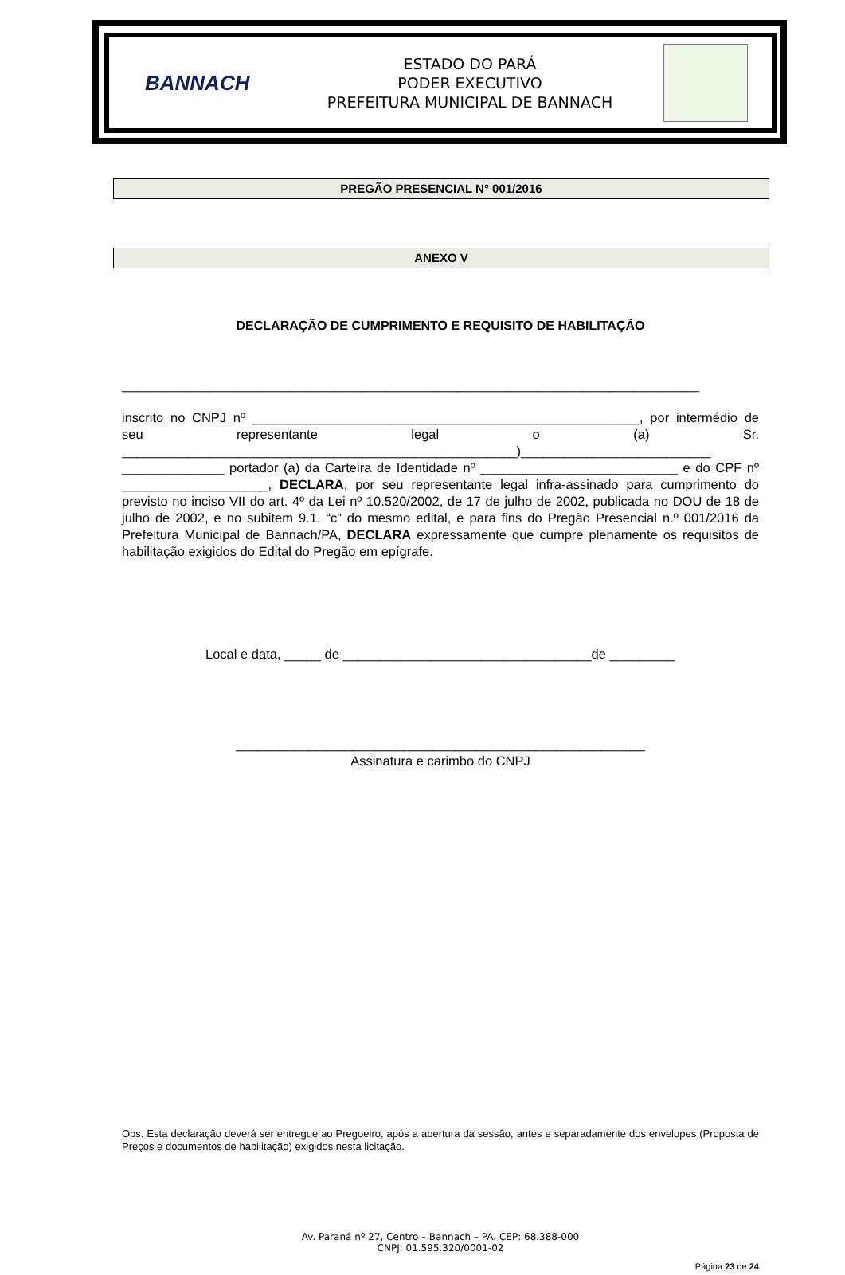BANNACH
ESTADO DO PARÁ
PODER EXECUTIVO
PREFEITURA MUNICIPAL DE BANNACH
PREGÃO PRESENCIAL N° 001/2016
ANEXO V
DECLARAÇÃO DE CUMPRIMENTO E REQUISITO DE HABILITAÇÃO
_______________________________________________________________________________
inscrito no CNPJ nº _____________________________________________________, por intermédio de seu representante legal o (a) Sr. ______________________________________________________)__________________________ ______________ portador (a) da Carteira de Identidade nº ___________________________ e do CPF nº ____________________, DECLARA, por seu representante legal infra-assinado para cumprimento do previsto no inciso VII do art. 4º da Lei nº 10.520/2002, de 17 de julho de 2002, publicada no DOU de 18 de julho de 2002, e no subitem 9.1. “c” do mesmo edital, e para fins do Pregão Presencial n.º 001/2016 da Prefeitura Municipal de Bannach/PA, DECLARA expressamente que cumpre plenamente os requisitos de habilitação exigidos do Edital do Pregão em epígrafe.
Local e data, _____ de __________________________________de _________
________________________________________________________
Assinatura e carimbo do CNPJ
Obs. Esta declaração deverá ser entregue ao Pregoeiro, após a abertura da sessão, antes e separadamente dos envelopes (Proposta de Preços e documentos de habilitação) exigidos nesta licitação.
Av. Paraná nº 27, Centro – Bannach – PA. CEP: 68.388-000
CNPJ: 01.595.320/0001-02
Página 23 de 24